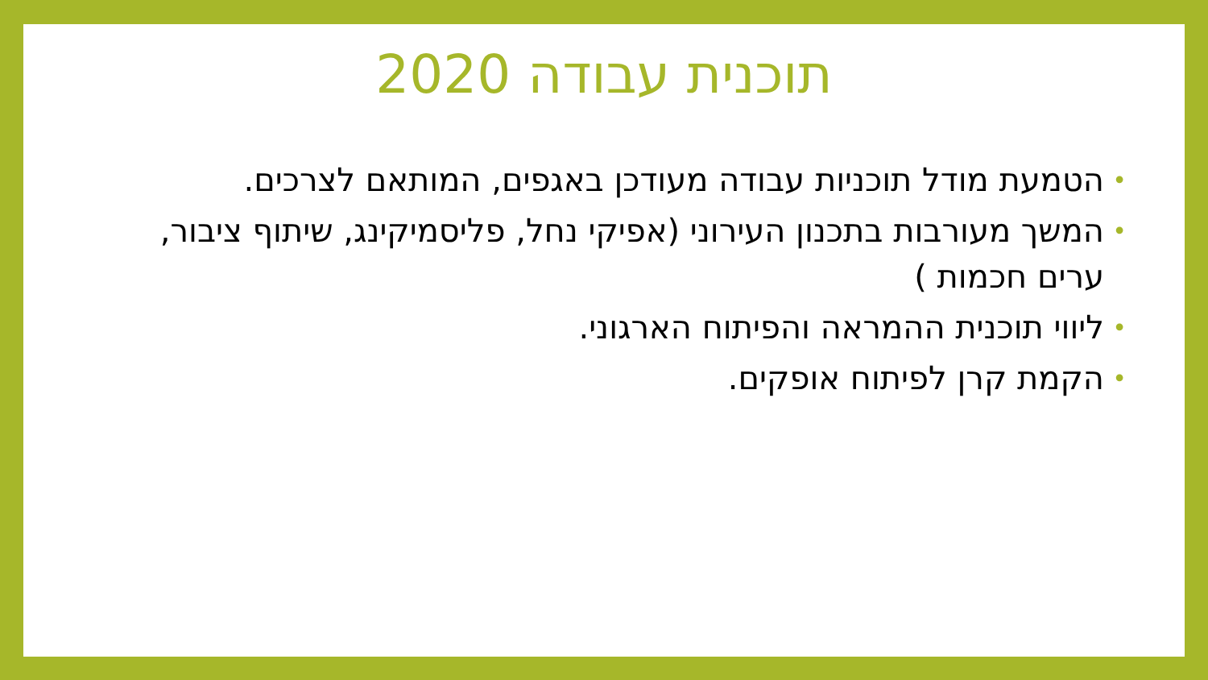תוכנית עבודה 2020
• הטמעת מודל תוכניות עבודה מעודכן באגפים, המותאם לצרכים.
• המשך מעורבות בתכנון העירוני (אפיקי נחל, פליסמיקינג, שיתוף ציבור, ערים חכמות )
• ליווי תוכנית ההמראה והפיתוח הארגוני.
• הקמת קרן לפיתוח אופקים.